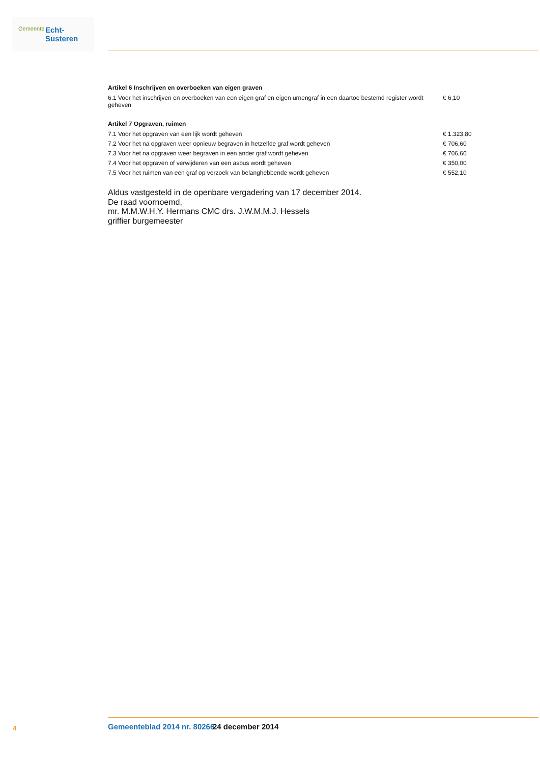Gemeente Echt-Susteren
Artikel 6 Inschrijven en overboeken van eigen graven
| 6.1 Voor het inschrijven en overboeken van een eigen graf en eigen urnengraf in een daartoe bestemd register wordt geheven | € 6,10 |
Artikel 7 Opgraven, ruimen
| 7.1 Voor het opgraven van een lijk wordt geheven | € 1.323,80 |
| 7.2 Voor het na opgraven weer opnieuw begraven in hetzelfde graf wordt geheven | € 706,60 |
| 7.3 Voor het na opgraven weer begraven in een ander graf wordt geheven | € 706,60 |
| 7.4 Voor het opgraven of verwijderen van een asbus wordt geheven | € 350,00 |
| 7.5 Voor het ruimen van een graf op verzoek van belanghebbende wordt geheven | € 552,10 |
Aldus vastgesteld in de openbare vergadering van 17 december 2014.
De raad voornoemd,
mr. M.M.W.H.Y. Hermans CMC drs. J.W.M.M.J. Hessels
griffier burgemeester
4 Gemeenteblad 2014 nr. 80266 24 december 2014